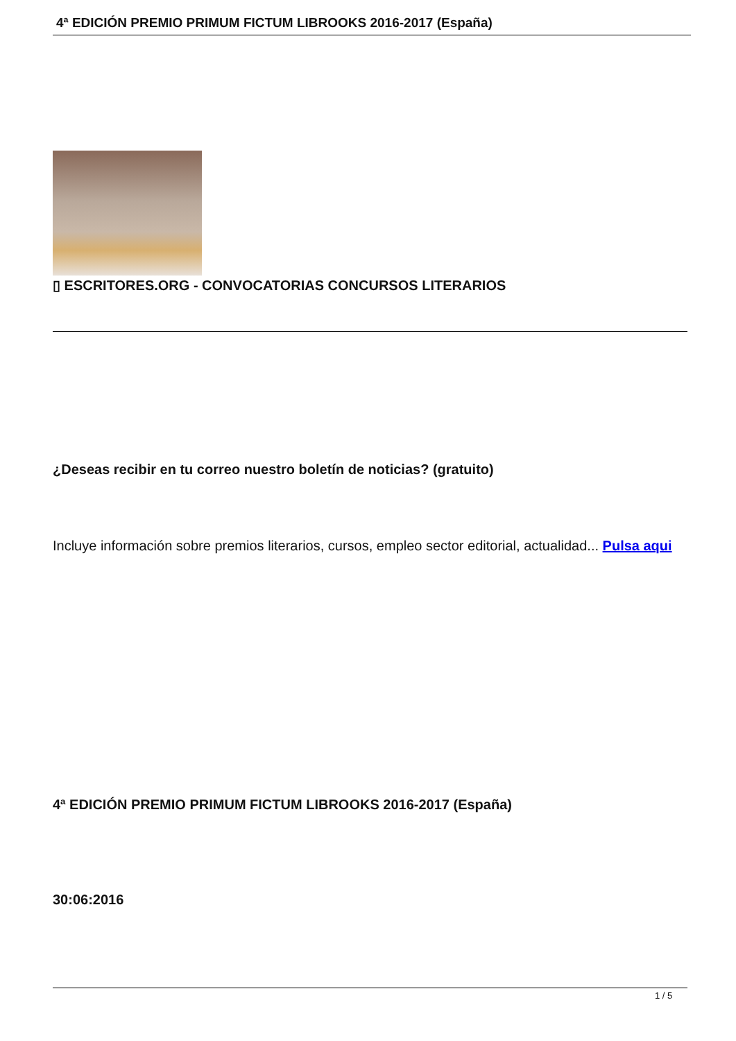4ª EDICIÓN PREMIO PRIMUM FICTUM LIBROOKS 2016-2017 (España)
▯ ESCRITORES.ORG - CONVOCATORIAS CONCURSOS LITERARIOS
¿Deseas recibir en tu correo nuestro boletín de noticias? (gratuito)
Incluye información sobre premios literarios, cursos, empleo sector editorial, actualidad... Pulsa aqui
4ª EDICIÓN PREMIO PRIMUM FICTUM LIBROOKS 2016-2017 (España)
30:06:2016
1 / 5